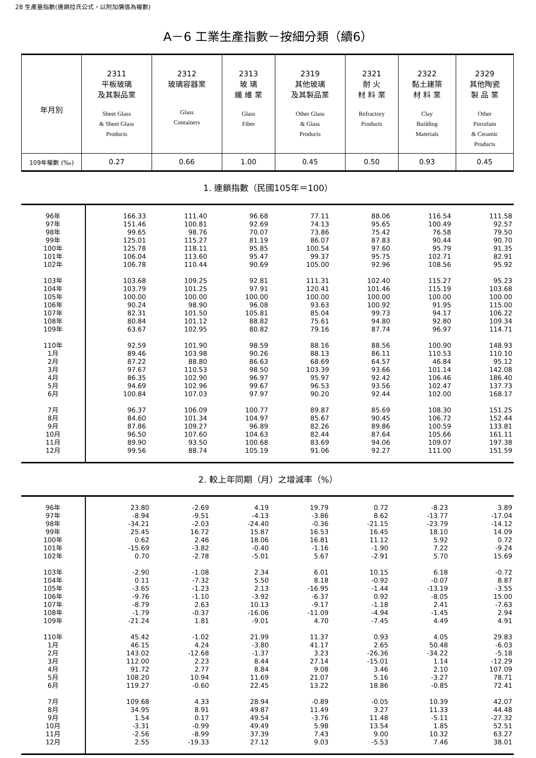28 生產量指數(連鎖拉氏公式，以附加價值為權數)
A－6 工業生產指數－按細分類（續6）
| 年月別 | 2311 平板玻璃 及其製品業 Sheet Glass & Sheet Glass Products | 2312 玻璃容器業 Glass Containers | 2313 玻 璃 纖 維 業 Glass Fiber | 2319 其他玻璃 及其製品業 Other Glass & Glass Products | 2321 耐 火 材 料 業 Refractory Products | 2322 黏土建築 材 料 業 Clay Building Materials | 2329 其他陶瓷 製 品 業 Other Porcelain & Ceramic Products |
| --- | --- | --- | --- | --- | --- | --- | --- |
| 109年權數 (‰) | 0.27 | 0.66 | 1.00 | 0.45 | 0.50 | 0.93 | 0.45 |
1. 連鎖指數（民國105年＝100）
| 96年 | 166.33 | 111.40 | 96.68 | 77.11 | 88.06 | 116.54 | 111.58 |
| 97年 | 151.46 | 100.81 | 92.69 | 74.13 | 95.65 | 100.49 | 92.57 |
| 98年 | 99.65 | 98.76 | 70.07 | 73.86 | 75.42 | 76.58 | 79.50 |
| 99年 | 125.01 | 115.27 | 81.19 | 86.07 | 87.83 | 90.44 | 90.70 |
| 100年 | 125.78 | 118.11 | 95.85 | 100.54 | 97.60 | 95.79 | 91.35 |
| 101年 | 106.04 | 113.60 | 95.47 | 99.37 | 95.75 | 102.71 | 82.91 |
| 102年 | 106.78 | 110.44 | 90.69 | 105.00 | 92.96 | 108.56 | 95.92 |
| 103年 | 103.68 | 109.25 | 92.81 | 111.31 | 102.40 | 115.27 | 95.23 |
| 104年 | 103.79 | 101.25 | 97.91 | 120.41 | 101.46 | 115.19 | 103.68 |
| 105年 | 100.00 | 100.00 | 100.00 | 100.00 | 100.00 | 100.00 | 100.00 |
| 106年 | 90.24 | 98.90 | 96.08 | 93.63 | 100.92 | 91.95 | 115.00 |
| 107年 | 82.31 | 101.50 | 105.81 | 85.04 | 99.73 | 94.17 | 106.22 |
| 108年 | 80.84 | 101.12 | 88.82 | 75.61 | 94.80 | 92.80 | 109.34 |
| 109年 | 63.67 | 102.95 | 80.82 | 79.16 | 87.74 | 96.97 | 114.71 |
| 110年 | 92.59 | 101.90 | 98.59 | 88.16 | 88.56 | 100.90 | 148.93 |
| 1月 | 89.46 | 103.98 | 90.26 | 88.13 | 86.11 | 110.53 | 110.10 |
| 2月 | 87.22 | 88.80 | 86.63 | 68.69 | 64.57 | 46.84 | 95.12 |
| 3月 | 97.67 | 110.53 | 98.50 | 103.39 | 93.66 | 101.14 | 142.08 |
| 4月 | 86.35 | 102.90 | 96.97 | 95.97 | 92.42 | 106.46 | 186.40 |
| 5月 | 94.69 | 102.96 | 99.67 | 96.53 | 93.56 | 102.47 | 137.73 |
| 6月 | 100.84 | 107.03 | 97.97 | 90.20 | 92.44 | 102.00 | 168.17 |
| 7月 | 96.37 | 106.09 | 100.77 | 89.87 | 85.69 | 108.30 | 151.25 |
| 8月 | 84.60 | 101.34 | 104.97 | 85.67 | 90.45 | 106.72 | 152.44 |
| 9月 | 87.86 | 109.27 | 96.89 | 82.26 | 89.86 | 100.59 | 133.81 |
| 10月 | 96.50 | 107.60 | 104.63 | 82.44 | 87.64 | 105.66 | 161.11 |
| 11月 | 89.90 | 93.50 | 100.68 | 83.69 | 94.06 | 109.07 | 197.38 |
| 12月 | 99.56 | 88.74 | 105.19 | 91.06 | 92.27 | 111.00 | 151.59 |
2. 較上年同期（月）之增減率（%）
| 96年 | 23.80 | -2.69 | 4.19 | 19.79 | 0.72 | -8.23 | 3.89 |
| 97年 | -8.94 | -9.51 | -4.13 | -3.86 | 8.62 | -13.77 | -17.04 |
| 98年 | -34.21 | -2.03 | -24.40 | -0.36 | -21.15 | -23.79 | -14.12 |
| 99年 | 25.45 | 16.72 | 15.87 | 16.53 | 16.45 | 18.10 | 14.09 |
| 100年 | 0.62 | 2.46 | 18.06 | 16.81 | 11.12 | 5.92 | 0.72 |
| 101年 | -15.69 | -3.82 | -0.40 | -1.16 | -1.90 | 7.22 | -9.24 |
| 102年 | 0.70 | -2.78 | -5.01 | 5.67 | -2.91 | 5.70 | 15.69 |
| 103年 | -2.90 | -1.08 | 2.34 | 6.01 | 10.15 | 6.18 | -0.72 |
| 104年 | 0.11 | -7.32 | 5.50 | 8.18 | -0.92 | -0.07 | 8.87 |
| 105年 | -3.65 | -1.23 | 2.13 | -16.95 | -1.44 | -13.19 | -3.55 |
| 106年 | -9.76 | -1.10 | -3.92 | -6.37 | 0.92 | -8.05 | 15.00 |
| 107年 | -8.79 | 2.63 | 10.13 | -9.17 | -1.18 | 2.41 | -7.63 |
| 108年 | -1.79 | -0.37 | -16.06 | -11.09 | -4.94 | -1.45 | 2.94 |
| 109年 | -21.24 | 1.81 | -9.01 | 4.70 | -7.45 | 4.49 | 4.91 |
| 110年 | 45.42 | -1.02 | 21.99 | 11.37 | 0.93 | 4.05 | 29.83 |
| 1月 | 46.15 | 4.24 | -3.80 | 41.17 | 2.65 | 50.48 | -6.03 |
| 2月 | 143.02 | -12.68 | -1.37 | 3.23 | -26.36 | -34.22 | -5.18 |
| 3月 | 112.00 | 2.23 | 8.44 | 27.14 | -15.01 | 1.14 | -12.29 |
| 4月 | 91.72 | 2.77 | 8.84 | 9.08 | 3.46 | 2.10 | 107.09 |
| 5月 | 108.20 | 10.94 | 11.69 | 21.07 | 5.16 | -3.27 | 78.71 |
| 6月 | 119.27 | -0.60 | 22.45 | 13.22 | 18.86 | -0.85 | 72.41 |
| 7月 | 109.68 | 4.33 | 28.94 | -0.89 | -0.05 | 10.39 | 42.07 |
| 8月 | 34.95 | 8.91 | 49.87 | 11.49 | 3.27 | 11.33 | 44.48 |
| 9月 | 1.54 | 0.17 | 49.54 | -3.76 | 11.48 | -5.11 | -27.32 |
| 10月 | -3.31 | -0.99 | 49.49 | 5.98 | 13.54 | 1.85 | 52.51 |
| 11月 | -2.56 | -8.99 | 37.39 | 7.43 | 9.00 | 10.32 | 63.27 |
| 12月 | 2.55 | -19.33 | 27.12 | 9.03 | -5.53 | 7.46 | 38.01 |